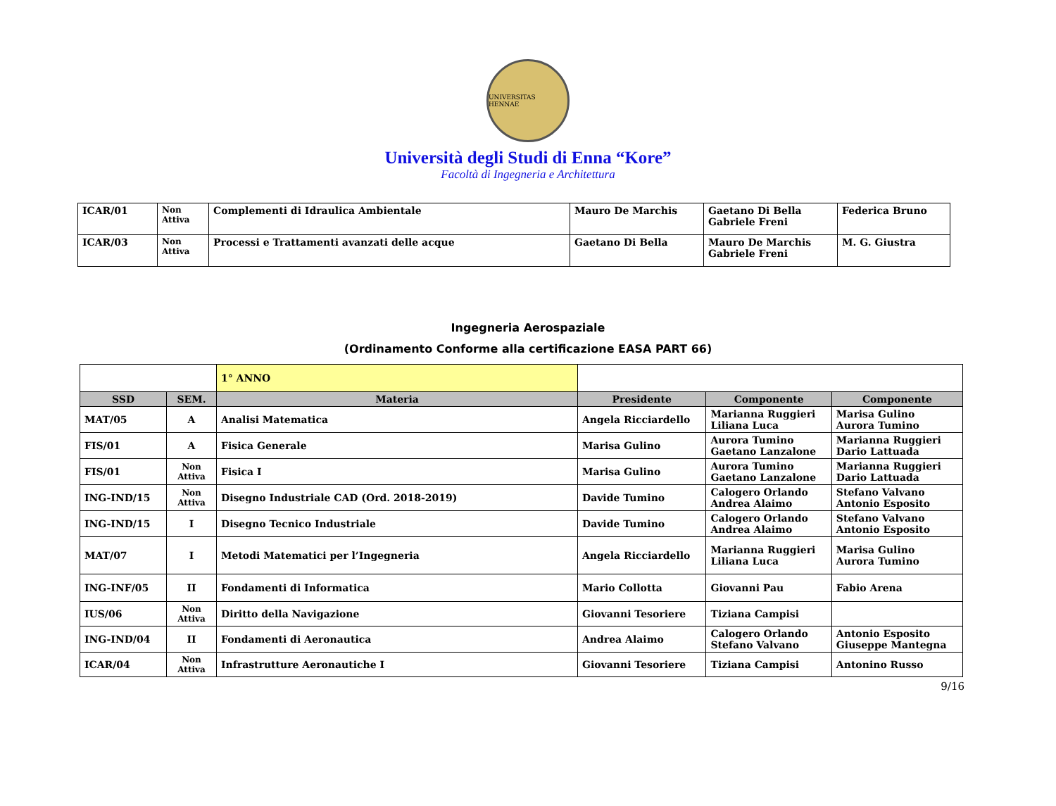UNIVERSITAS HENNAE
Università degli Studi di Enna “Kore”
Facoltà di Ingegneria e Architettura
| ICAR/01 | Non Attiva | Complementi di Idraulica Ambientale | Mauro De Marchis | Gaetano Di Bella Gabriele Freni | Federica Bruno |
| ICAR/03 | Non Attiva | Processi e Trattamenti avanzati delle acque | Gaetano Di Bella | Mauro De Marchis Gabriele Freni | M. G. Giustra |
Ingegneria Aerospaziale
(Ordinamento Conforme alla certificazione EASA PART 66)
| | | 1° ANNO | | | |
| SSD | SEM. | Materia | Presidente | Componente | Componente |
| MAT/05 | A | Analisi Matematica | Angela Ricciardello | Marianna Ruggieri Liliana Luca | Marisa Gulino Aurora Tumino |
| FIS/01 | A | Fisica Generale | Marisa Gulino | Aurora Tumino Gaetano Lanzalone | Marianna Ruggieri Dario Lattuada |
| FIS/01 | Non Attiva | Fisica I | Marisa Gulino | Aurora Tumino Gaetano Lanzalone | Marianna Ruggieri Dario Lattuada |
| ING-IND/15 | Non Attiva | Disegno Industriale CAD (Ord. 2018-2019) | Davide Tumino | Calogero Orlando Andrea Alaimo | Stefano Valvano Antonio Esposito |
| ING-IND/15 | I | Disegno Tecnico Industriale | Davide Tumino | Calogero Orlando Andrea Alaimo | Stefano Valvano Antonio Esposito |
| MAT/07 | I | Metodi Matematici per l’Ingegneria | Angela Ricciardello | Marianna Ruggieri Liliana Luca | Marisa Gulino Aurora Tumino |
| ING-INF/05 | II | Fondamenti di Informatica | Mario Collotta | Giovanni Pau | Fabio Arena |
| IUS/06 | Non Attiva | Diritto della Navigazione | Giovanni Tesoriere | Tiziana Campisi | |
| ING-IND/04 | II | Fondamenti di Aeronautica | Andrea Alaimo | Calogero Orlando Stefano Valvano | Antonio Esposito Giuseppe Mantegna |
| ICAR/04 | Non Attiva | Infrastrutture Aeronautiche I | Giovanni Tesoriere | Tiziana Campisi | Antonino Russo |
9/16